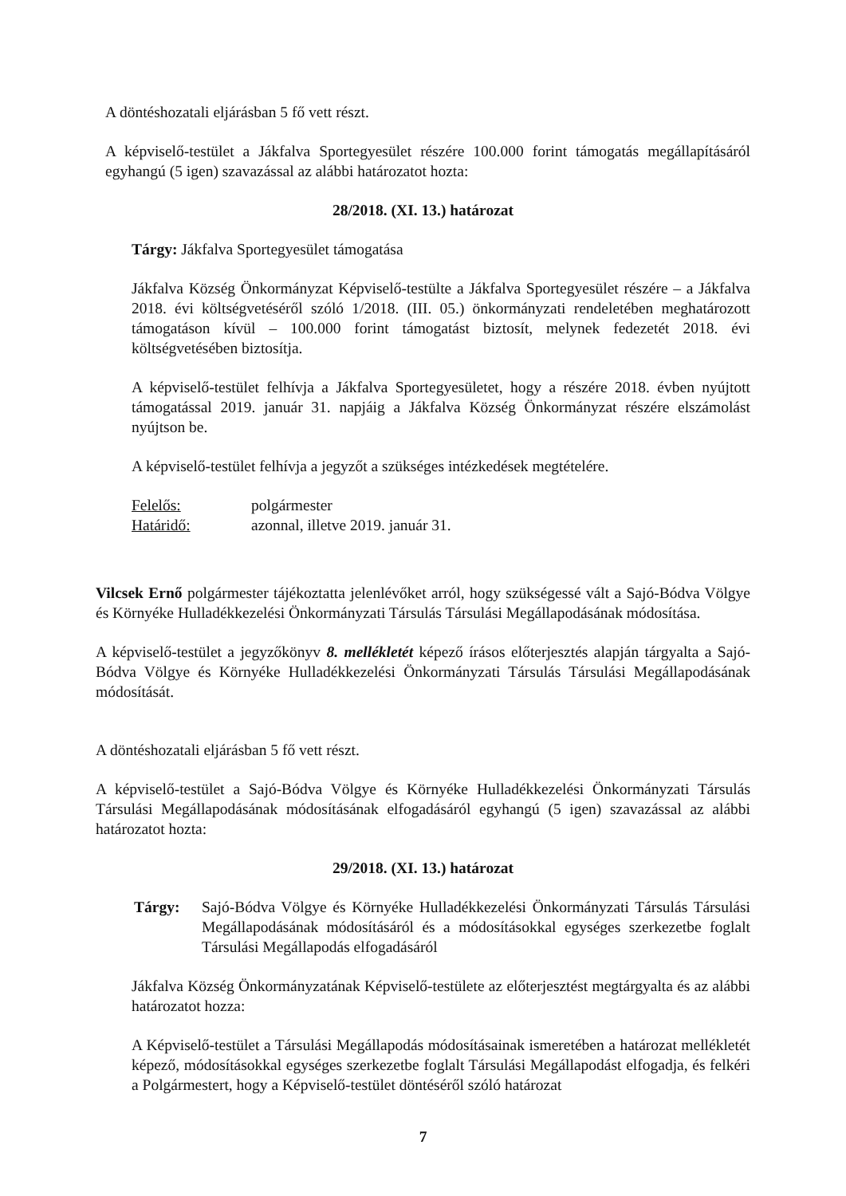A döntéshozatali eljárásban 5 fő vett részt.
A képviselő-testület a Jákfalva Sportegyesület részére 100.000 forint támogatás megállapításáról egyhangú (5 igen) szavazással az alábbi határozatot hozta:
28/2018. (XI. 13.) határozat
Tárgy: Jákfalva Sportegyesület támogatása
Jákfalva Község Önkormányzat Képviselő-testülte a Jákfalva Sportegyesület részére – a Jákfalva 2018. évi költségvetéséről szóló 1/2018. (III. 05.) önkormányzati rendeletében meghatározott támogatáson kívül – 100.000 forint támogatást biztosít, melynek fedezetét 2018. évi költségvetésében biztosítja.
A képviselő-testület felhívja a Jákfalva Sportegyesületet, hogy a részére 2018. évben nyújtott támogatással 2019. január 31. napjáig a Jákfalva Község Önkormányzat részére elszámolást nyújtson be.
A képviselő-testület felhívja a jegyzőt a szükséges intézkedések megtételére.
Felelős: polgármester
Határidő: azonnal, illetve 2019. január 31.
Vilcsek Ernő polgármester tájékoztatta jelenlévőket arról, hogy szükségessé vált a Sajó-Bódva Völgye és Környéke Hulladékkezelési Önkormányzati Társulás Társulási Megállapodásának módosítása.
A képviselő-testület a jegyzőkönyv 8. mellékletét képező írásos előterjesztés alapján tárgyalta a Sajó-Bódva Völgye és Környéke Hulladékkezelési Önkormányzati Társulás Társulási Megállapodásának módosítását.
A döntéshozatali eljárásban 5 fő vett részt.
A képviselő-testület a Sajó-Bódva Völgye és Környéke Hulladékkezelési Önkormányzati Társulás Társulási Megállapodásának módosításának elfogadásáról egyhangú (5 igen) szavazással az alábbi határozatot hozta:
29/2018. (XI. 13.) határozat
Tárgy: Sajó-Bódva Völgye és Környéke Hulladékkezelési Önkormányzati Társulás Társulási Megállapodásának módosításáról és a módosításokkal egységes szerkezetbe foglalt Társulási Megállapodás elfogadásáról
Jákfalva Község Önkormányzatának Képviselő-testülete az előterjesztést megtárgyalta és az alábbi határozatot hozza:
A Képviselő-testület a Társulási Megállapodás módosításainak ismeretében a határozat mellékletét képező, módosításokkal egységes szerkezetbe foglalt Társulási Megállapodást elfogadja, és felkéri a Polgármestert, hogy a Képviselő-testület döntéséről szóló határozat
7